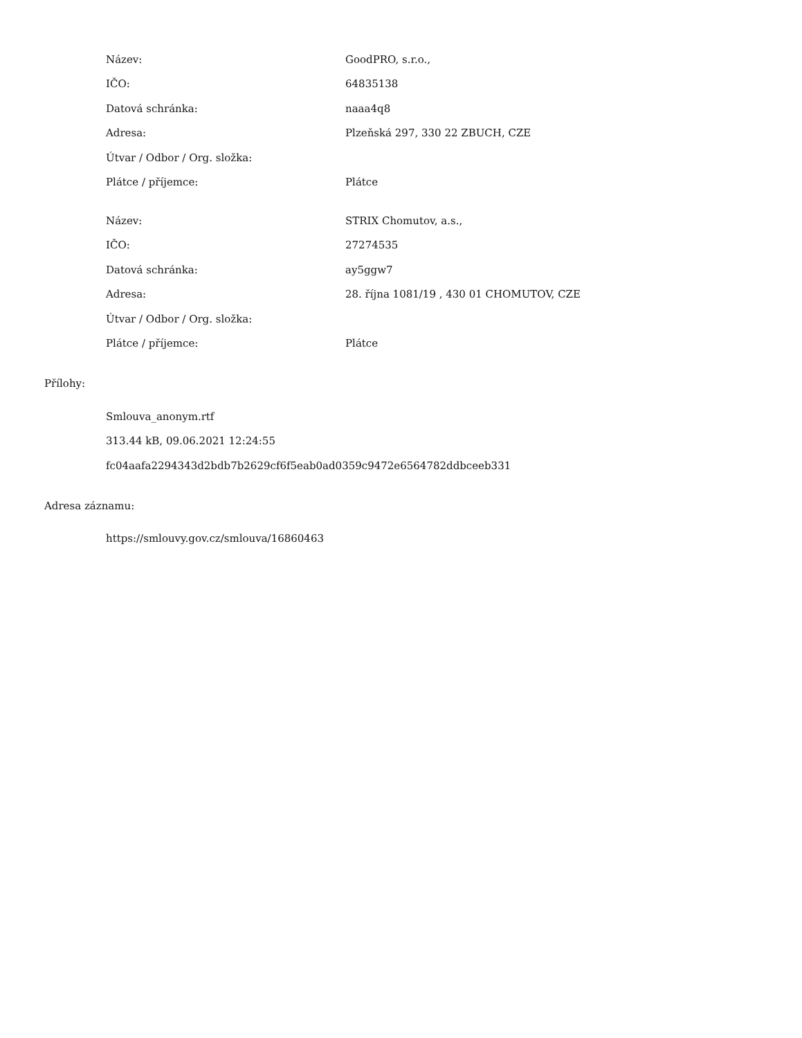| Název: | GoodPRO, s.r.o., |
| IČO: | 64835138 |
| Datová schránka: | naaa4q8 |
| Adresa: | Plzeňská 297, 330 22 ZBUCH, CZE |
| Útvar / Odbor / Org. složka: | |
| Plátce / příjemce: | Plátce |
| Název: | STRIX Chomutov, a.s., |
| IČO: | 27274535 |
| Datová schránka: | ay5ggw7 |
| Adresa: | 28. října 1081/19 , 430 01 CHOMUTOV, CZE |
| Útvar / Odbor / Org. složka: | |
| Plátce / příjemce: | Plátce |
Přílohy:
| Smlouva_anonym.rtf |
| 313.44 kB, 09.06.2021 12:24:55 |
| fc04aafa2294343d2bdb7b2629cf6f5eab0ad0359c9472e6564782ddbceeb331 |
Adresa záznamu:
| https://smlouvy.gov.cz/smlouva/16860463 |